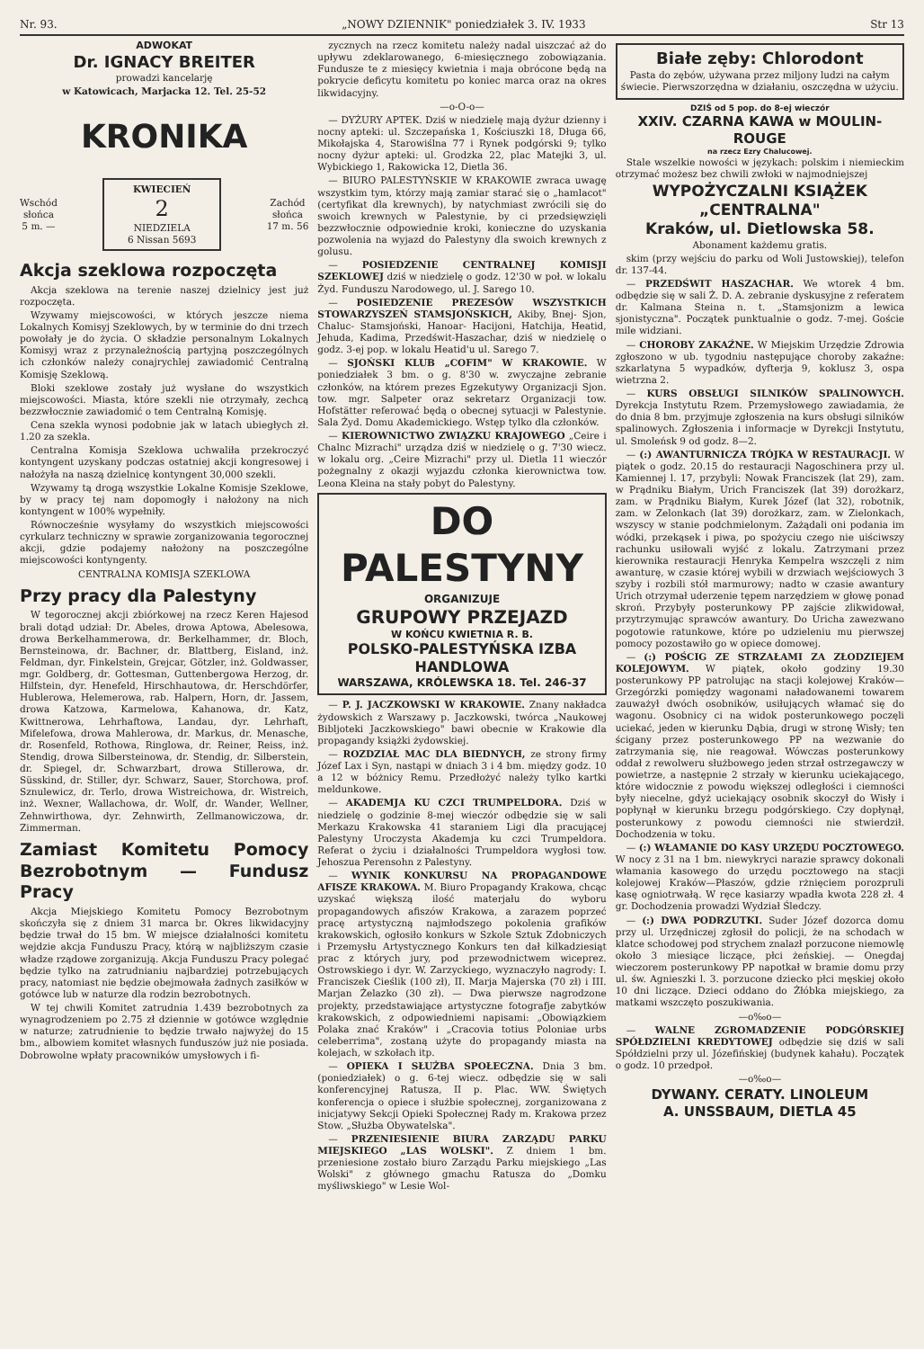Nr. 93. „NOWY DZIENNIK" poniedziałek 3. IV. 1933 Str 13
ADWOKAT
Dr. IGNACY BREITER
prowadzi kancelarję
w Katowicach, Marjacka 12. Tel. 25-52
KRONIKA
Wschód
słońca
5 m. —
KWIECIEŃ
2
NIEDZIELA
6 Nissan 5693
Zachód
słońca
17 m. 56
Akcja szeklowa rozpoczęta
Akcja szeklowa na terenie naszej dzielnicy jest już rozpoczęta.
Wzywamy miejscowości, w których jeszcze niema Lokalnych Komisyj Szeklowych, by w terminie do dni trzech powołały je do życia. O składzie personalnym Lokalnych Komisyj wraz z przynależnością partyjną poszczególnych ich członków należy conajrychlej zawiadomić Centralną Komisję Szeklową.
Bloki szeklowe zostały już wysłane do wszystkich miejscowości. Miasta, które szekli nie otrzymały, zechcą bezzwłocznie zawiadomić o tem Centralną Komisję.
Cena szekla wynosi podobnie jak w latach ubiegłych zł. 1.20 za szekla.
Centralna Komisja Szeklowa uchwaliła przekroczyć kontyngent uzyskany podczas ostatniej akcji kongresowej i nałożyła na naszą dzielnicę kontyngent 30,000 szekli.
Wzywamy tą drogą wszystkie Lokalne Komisje Szeklowe, by w pracy tej nam dopomogły i nałożony na nich kontyngent w 100% wypełniły.
Równocześnie wysyłamy do wszystkich miejscowości cyrkularz techniczny w sprawie zorganizowania tegorocznej akcji, gdzie podajemy nałożony na poszczególne miejscowości kontyngenty.
CENTRALNA KOMISJA SZEKLOWA
Przy pracy dla Palestyny
W tegorocznej akcji zbiórkowej na rzecz Keren Hajesod brali dotąd udział: Dr. Abeles, drowa Aptowa, Abelesowa, drowa Berkelhammerowa, dr. Berkelhammer, dr. Bloch, Bernsteinowa, dr. Bachner, dr. Blattberg, Eisland, inż. Feldman, dyr. Finkelstein, Grejcar, Götzler, inż. Goldwasser, mgr. Goldberg, dr. Gottesman, Guttenbergowa Herzog, dr. Hilfstein, dyr. Henefeld, Hirschhautowa, dr. Herschdörfer, Hublerowa, Helemerowa, rab. Halpern, Horn, dr. Jassem, drowa Katzowa, Karmelowa, Kahanowa, dr. Katz, Kwittnerowa, Lehrhaftowa, Landau, dyr. Lehrhaft, Mifelefowa, drowa Mahlerowa, dr. Markus, dr. Menasche, dr. Rosenfeld, Rothowa, Ringlowa, dr. Reiner, Reiss, inż. Stendig, drowa Silbersteinowa, dr. Stendig, dr. Silberstein, dr. Spiegel, dr. Schwarzbart, drowa Stillerowa, dr. Süsskind, dr. Stiller, dyr. Schwarz, Sauer, Storchowa, prof. Sznulewicz, dr. Terlo, drowa Wistreichowa, dr. Wistreich, inż. Wexner, Wallachowa, dr. Wolf, dr. Wander, Wellner, Zehnwirthowa, dyr. Zehnwirth, Zellmanowiczowa, dr. Zimmerman.
Zamiast Komitetu Pomocy Bezrobotnym — Fundusz Pracy
Akcja Miejskiego Komitetu Pomocy Bezrobotnym skończyła się z dniem 31 marca br. Okres likwidacyjny będzie trwał do 15 bm. W miejsce działalności komitetu wejdzie akcja Funduszu Pracy, którą w najbliższym czasie władze rządowe zorganizują. Akcja Funduszu Pracy polegać będzie tylko na zatrudnianiu najbardziej potrzebujących pracy, natomiast nie będzie obejmowała żadnych zasiłków w gotówce lub w naturze dla rodzin bezrobotnych.
W tej chwili Komitet zatrudnia 1.439 bezrobotnych za wynagrodzeniem po 2.75 zł dziennie w gotówce względnie w naturze; zatrudnienie to będzie trwało najwyżej do 15 bm., albowiem komitet własnych funduszów już nie posiada. Dobrowolne wpłaty pracowników umysłowych i fi-
zycznych na rzecz komitetu należy nadal uiszczać aż do upływu zdeklarowanego, 6-miesięcznego zobowiązania. Fundusze te z miesięcy kwietnia i maja obrócone będą na pokrycie deficytu komitetu po koniec marca oraz na okres likwidacyjny.
—o-O-o—
— DYŻURY APTEK. Dziś w niedzielę mają dyżur dzienny i nocny apteki: ul. Szczepańska 1, Kościuszki 18, Długa 66, Mikołajska 4, Starowiślna 77 i Rynek podgórski 9; tylko nocny dyżur apteki: ul. Grodzka 22, plac Matejki 3, ul. Wybickiego 1, Rakowicka 12, Dietla 36.
— BIURO PALESTYŃSKIE W KRAKOWIE zwraca uwagę wszystkim tym, którzy mają zamiar starać się o „hamlacot" (certyfikat dla krewnych), by natychmiast zwrócili się do swoich krewnych w Palestynie, by ci przedsięwzięli bezzwłocznie odpowiednie kroki, konieczne do uzyskania pozwolenia na wyjazd do Palestyny dla swoich krewnych z golusu.
— POSIEDZENIE CENTRALNEJ KOMISJI SZEKLOWEJ dziś w niedzielę o godz. 12'30 w poł. w lokalu Żyd. Funduszu Narodowego, ul. J. Sarego 10.
— POSIEDZENIE PREZESÓW WSZYSTKICH STOWARZYSZEŃ STAMSJOŃSKICH, Akiby, Bnej- Sjon, Chaluc- Stamsjoński, Hanoar- Hacijoni, Hatchija, Heatid, Jehuda, Kadima, Przedświt-Haszachar, dziś w niedzielę o godz. 3-ej pop. w lokalu Heatid'u ul. Sarego 7.
— SJOŃSKI KLUB „COFIM" W KRAKOWIE. W poniedziałek 3 bm. o g. 8'30 w. zwyczajne zebranie członków, na którem prezes Egzekutywy Organizacji Sjon. tow. mgr. Salpeter oraz sekretarz Organizacji tow. Hofstätter referować będą o obecnej sytuacji w Palestynie. Sala Żyd. Domu Akademickiego. Wstęp tylko dla członków.
— KIEROWNICTWO ZWIĄZKU KRAJOWEGO „Ceire i Chalnc Mizrachi" urządza dziś w niedzielę o g. 7'30 wiecz. w lokalu org. „Ceire Mizrachi" przy ul. Dietla 11 wieczór pożegnalny z okazji wyjazdu członka kierownictwa tow. Leona Kleina na stały pobyt do Palestyny.
DO PALESTYNY
ORGANIZUJE
GRUPOWY PRZEJAZD
W KOŃCU KWIETNIA R. B.
POLSKO-PALESTYŃSKA IZBA HANDLOWA
WARSZAWA, KRÓLEWSKA 18. Tel. 246-37
— P. J. JACZKOWSKI W KRAKOWIE. Znany nakładca żydowskich z Warszawy p. Jaczkowski, twórca „Naukowej Bibljoteki Jaczkowskiego" bawi obecnie w Krakowie dla propagandy książki żydowskiej.
— ROZDZIAŁ MAC DLA BIEDNYCH, ze strony firmy Józef Lax i Syn, nastąpi w dniach 3 i 4 bm. między godz. 10 a 12 w bóżnicy Remu. Przedłożyć należy tylko kartki meldunkowe.
— AKADEMJA KU CZCI TRUMPELDORA. Dziś w niedzielę o godzinie 8-mej wieczór odbędzie się w sali Merkazu Krakowska 41 staraniem Ligi dla pracującej Palestyny Uroczysta Akademja ku czci Trumpeldora. Referat o życiu i działalności Trumpeldora wygłosi tow. Jehoszua Perensohn z Palestyny.
— WYNIK KONKURSU NA PROPAGANDOWE AFISZE KRAKOWA. M. Biuro Propagandy Krakowa, chcąc uzyskać większą ilość materjału do wyboru propagandowych afiszów Krakowa, a zarazem poprzeć pracę artystyczną najmłodszego pokolenia grafików krakowskich, ogłosiło konkurs w Szkole Sztuk Zdobniczych i Przemysłu Artystycznego Konkurs ten dał kilkadziesiąt prac z których jury, pod przewodnictwem wiceprez. Ostrowskiego i dyr. W. Zarzyckiego, wyznaczyło nagrody: I. Franciszek Cieślik (100 zł), II. Marja Majerska (70 zł) i III. Marjan Żelazko (30 zł). — Dwa pierwsze nagrodzone projekty, przedstawiające artystyczne fotografje zabytków krakowskich, z odpowiedniemi napisami: „Obowiązkiem Polaka znać Kraków" i „Cracovia totius Poloniae urbs celeberrima", zostaną użyte do propagandy miasta na kolejach, w szkołach itp.
— OPIEKA I SŁUŻBA SPOŁECZNA. Dnia 3 bm. (poniedziałek) o g. 6-tej wiecz. odbędzie się w sali konferencyjnej Ratusza, II p. Plac. WW. Świętych konferencja o opiece i służbie społecznej, zorganizowana z inicjatywy Sekcji Opieki Społecznej Rady m. Krakowa przez Stow. „Służba Obywatelska".
— PRZENIESIENIE BIURA ZARZĄDU PARKU MIEJSKIEGO „LAS WOLSKI". Z dniem 1 bm. przeniesione zostało biuro Zarządu Parku miejskiego „Las Wolski" z głównego gmachu Ratusza do „Domku myśliwskiego" w Lesie Wol-
Białe zęby: Chlorodont
Pasta do zębów, używana przez miljony ludzi na całym świecie. Pierwszorzędna w działaniu, oszczędna w użyciu.
DZIŚ od 5 pop. do 8-ej wieczór
XXIV. CZARNA KAWA w MOULIN-ROUGE
na rzecz Ezry Chalucowej.
Stale wszelkie nowości w językach: polskim i niemieckim otrzymać możesz bez chwili zwłoki w najmodniejszej
WYPOŻYCZALNI KSIĄŻEK „CENTRALNA"
Kraków, ul. Dietlowska 58.
Abonament każdemu gratis.
skim (przy wejściu do parku od Woli Justowskiej), telefon dr. 137-44.
— PRZEDŚWIT HASZACHAR. We wtorek 4 bm. odbędzie się w sali Ż. D. A. zebranie dyskusyjne z referatem dr. Kalmana Steina n. t. „Stamsjonizm a lewica sjonistyczna". Początek punktualnie o godz. 7-mej. Goście mile widziani.
— CHOROBY ZAKAŹNE. W Miejskim Urzędzie Zdrowia zgłoszono w ub. tygodniu następujące choroby zakaźne: szkarlatyna 5 wypadków, dyfterja 9, koklusz 3, ospa wietrzna 2.
— KURS OBSŁUGI SILNIKÓW SPALINOWYCH. Dyrekcja Instytutu Rzem. Przemysłowego zawiadamia, że do dnia 8 bm. przyjmuje zgłoszenia na kurs obsługi silników spalinowych. Zgłoszenia i informacje w Dyrekcji Instytutu, ul. Smoleńsk 9 od godz. 8—2.
— (:) AWANTURNICZA TRÓJKA W RESTAURACJI. W piątek o godz. 20.15 do restauracji Nagoschinera przy ul. Kamiennej l. 17, przybyli: Nowak Franciszek (lat 29), zam. w Prądniku Białym, Urich Franciszek (lat 39) dorożkarz, zam. w Prądniku Białym, Kurek Józef (lat 32), robotnik, zam. w Zelonkach (lat 39) dorożkarz, zam. w Zielonkach, wszyscy w stanie podchmielonym. Zażądali oni podania im wódki, przekąsek i piwa, po spożyciu czego nie uiściwszy rachunku usiłowali wyjść z lokalu. Zatrzymani przez kierownika restauracji Henryka Kempelra wszczęli z nim awanturę, w czasie której wybili w drzwiach wejściowych 3 szyby i rozbili stół marmurowy; nadto w czasie awantury Urich otrzymał uderzenie tępem narzędziem w głowę ponad skroń. Przybyły posterunkowy PP zajście zlikwidował, przytrzymując sprawców awantury. Do Uricha zawezwano pogotowie ratunkowe, które po udzieleniu mu pierwszej pomocy pozostawiło go w opiece domowej.
— (:) POŚCIG ZE STRZAŁAMI ZA ZŁODZIEJEM KOLEJOWYM. W piątek, około godziny 19.30 posterunkowy PP patrolując na stacji kolejowej Kraków—Grzegórzki pomiędzy wagonami naładowanemi towarem zauważył dwóch osobników, usiłujących włamać się do wagonu. Osobnicy ci na widok posterunkowego poczęli uciekać, jeden w kierunku Dąbia, drugi w stronę Wisły; ten ścigany przez posterunkowego PP na wezwanie do zatrzymania się, nie reagował. Wówczas posterunkowy oddał z rewolweru służbowego jeden strzał ostrzegawczy w powietrze, a następnie 2 strzały w kierunku uciekającego, które widocznie z powodu większej odległości i ciemności były niecelne, gdyż uciekający osobnik skoczył do Wisły i popłynął w kierunku brzegu podgórskiego. Czy dopłynął, posterunkowy z powodu ciemności nie stwierdził. Dochodzenia w toku.
— (:) WŁAMANIE DO KASY URZĘDU POCZTOWEGO. W nocy z 31 na 1 bm. niewykryci narazie sprawcy dokonali włamania kasowego do urzędu pocztowego na stacji kolejowej Kraków—Płaszów, gdzie rżnięciem porozpruli kasę ogniotrwałą. W ręce kasiarzy wpadła kwota 228 zł. 4 gr. Dochodzenia prowadzi Wydział Śledczy.
— (:) DWA PODRZUTKI. Suder Józef dozorca domu przy ul. Urzędniczej zgłosił do policji, że na schodach w klatce schodowej pod strychem znalazł porzucone niemowlę około 3 miesiące liczące, płci żeńskiej. — Onegdaj wieczorem posterunkowy PP napotkał w bramie domu przy ul. św. Agnieszki l. 3. porzucone dziecko płci męskiej około 10 dni liczące. Dzieci oddano do Żłóbka miejskiego, za matkami wszczęto poszukiwania.
—o‰o—
— WALNE ZGROMADZENIE PODGÓRSKIEJ SPÓŁDZIELNI KREDYTOWEJ odbędzie się dziś w sali Spółdzielni przy ul. Józefińskiej (budynek kahału). Początek o godz. 10 przedpoł.
—o‰o—
DYWANY. CERATY. LINOLEUM
A. UNSSBAUM, DIETLA 45